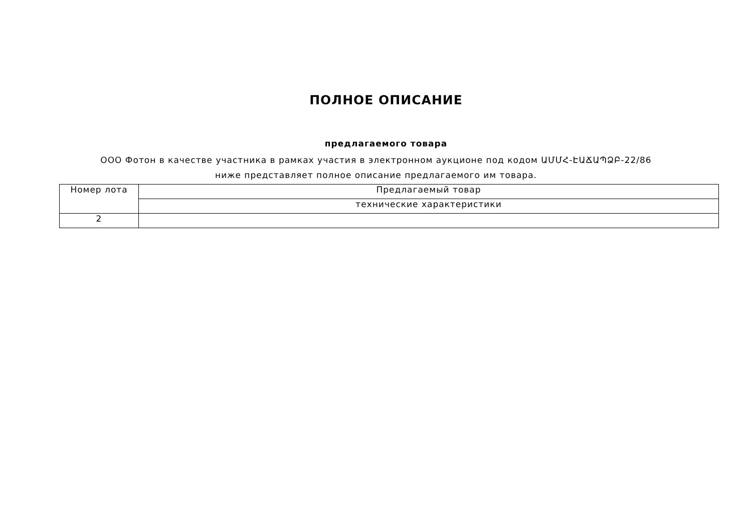ПОЛНОЕ ОПИСАНИЕ
предлагаемого товара
ООО Фотон в качестве участника в рамках участия в электронном аукционе под кодом ԱՄՄՀ-ԷԱՃԱՊՁԲ-22/86 ниже представляет полное описание предлагаемого им товара.
| Номер лота | Предлагаемый товар |
| | технические характеристики |
| 2 | |